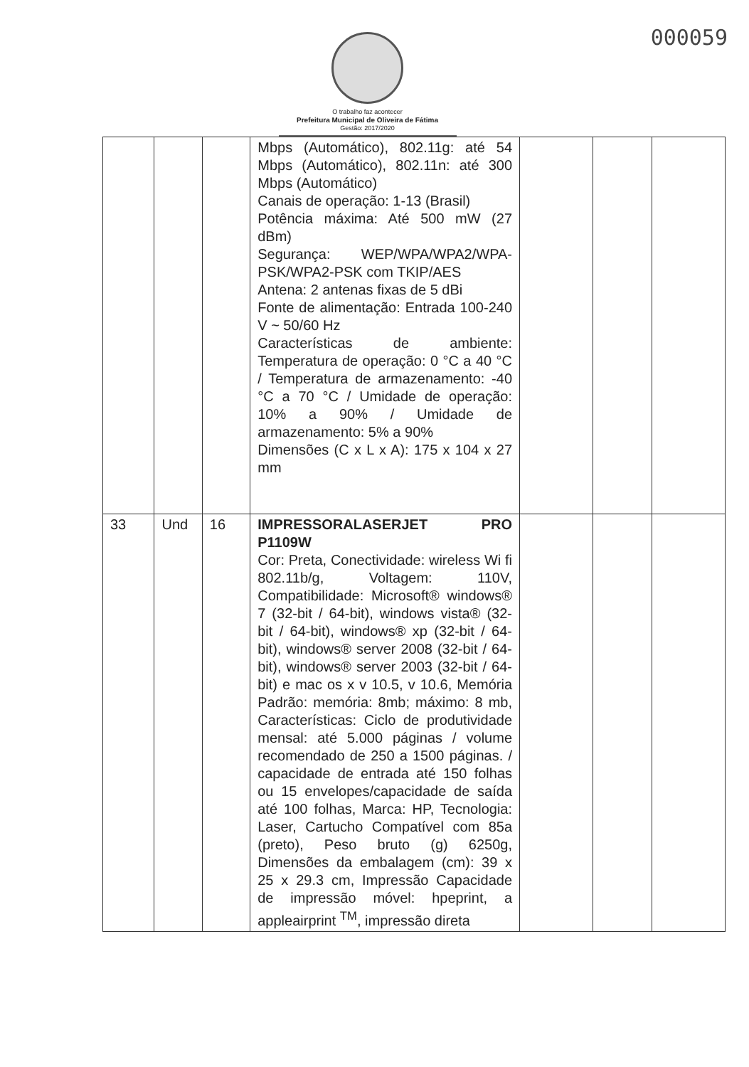000059
O trabalho faz acontecer
Prefeitura Municipal de Oliveira de Fátima
Gestão: 2017/2020
| | | | Mbps (Automático), 802.11g: até 54 Mbps (Automático), 802.11n: até 300 Mbps (Automático) Canais de operação: 1-13 (Brasil) Potência máxima: Até 500 mW (27 dBm) Segurança: WEP/WPA/WPA2/WPA-PSK/WPA2-PSK com TKIP/AES Antena: 2 antenas fixas de 5 dBi Fonte de alimentação: Entrada 100-240 V ~ 50/60 Hz Características de ambiente: Temperatura de operação: 0 °C a 40 °C / Temperatura de armazenamento: -40 °C a 70 °C / Umidade de operação: 10% a 90% / Umidade de armazenamento: 5% a 90% Dimensões (C x L x A): 175 x 104 x 27 mm | | | |
| 33 | Und | 16 | IMPRESSORALASERJET PRO P1109W Cor: Preta, Conectividade: wireless Wi fi 802.11b/g, Voltagem: 110V, Compatibilidade: Microsoft® windows® 7 (32-bit / 64-bit), windows vista® (32-bit / 64-bit), windows® xp (32-bit / 64-bit), windows® server 2008 (32-bit / 64-bit), windows® server 2003 (32-bit / 64-bit) e mac os x v 10.5, v 10.6, Memória Padrão: memória: 8mb; máximo: 8 mb, Características: Ciclo de produtividade mensal: até 5.000 páginas / volume recomendado de 250 a 1500 páginas. / capacidade de entrada até 150 folhas ou 15 envelopes/capacidade de saída até 100 folhas, Marca: HP, Tecnologia: Laser, Cartucho Compatível com 85a (preto), Peso bruto (g) 6250g, Dimensões da embalagem (cm): 39 x 25 x 29.3 cm, Impressão Capacidade de impressão móvel: hpeprint, a appleairprint <sup>TM</sup>, impressão direta | | | |